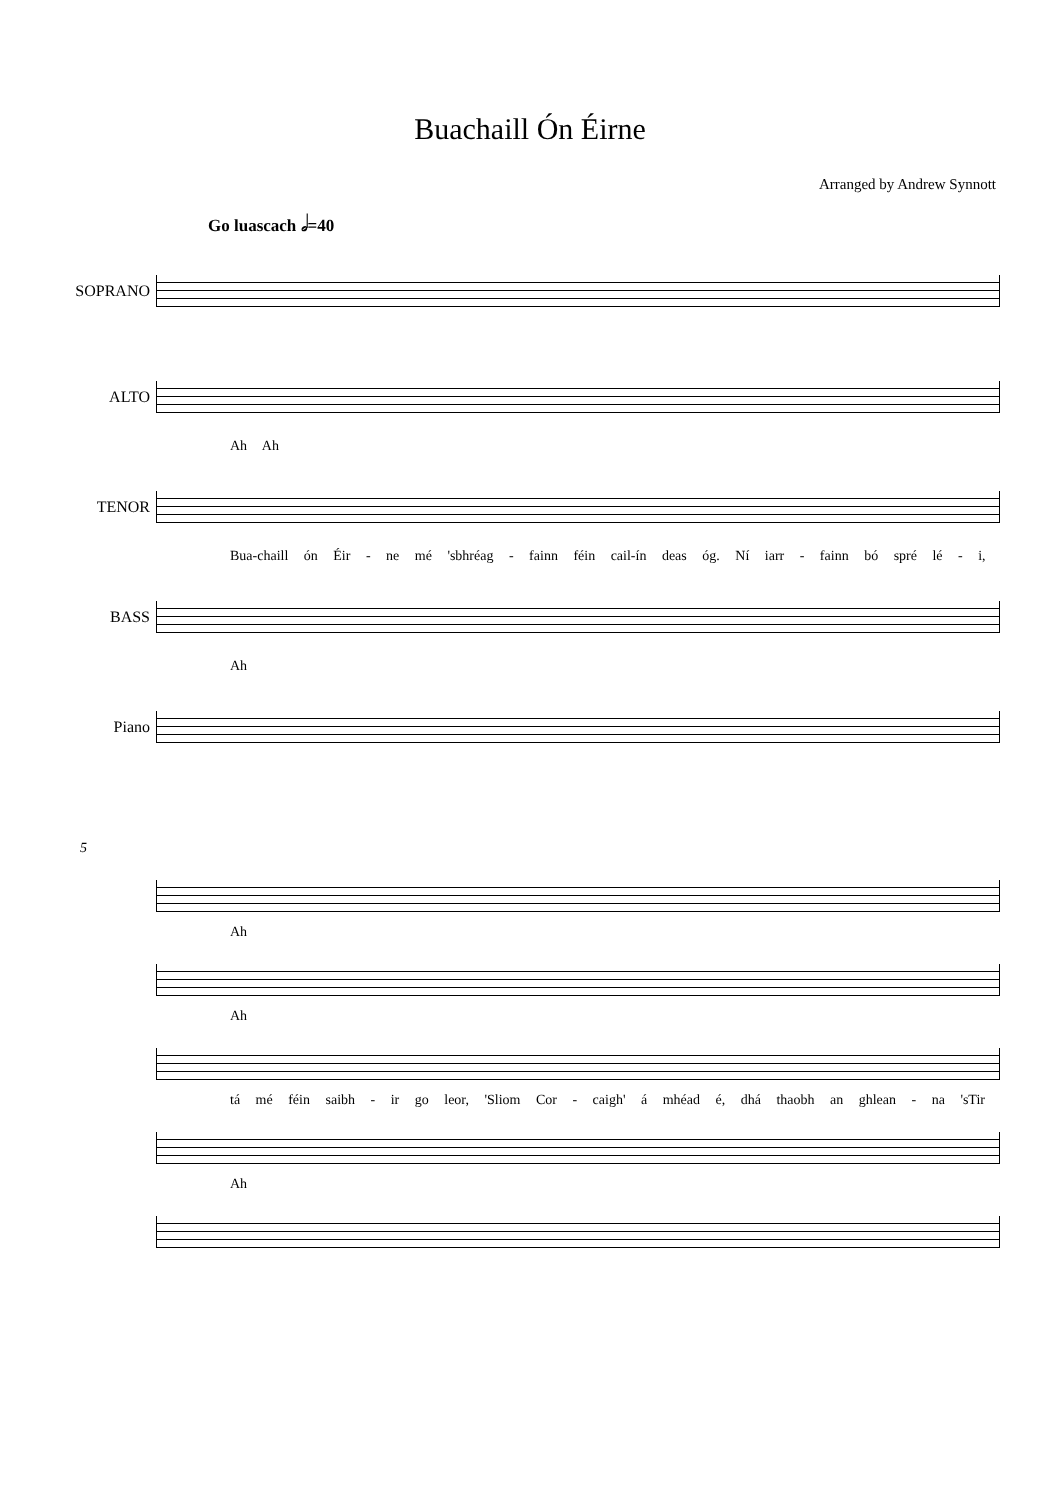Buachaill Ón Éirne
Arranged by Andrew Synnott
Go luascach 𝅗𝅥=40
SOPRANO
ALTO
Ah Ah
TENOR
Bua-chaill ón Éir - ne mé 'sbhréag - fainn féin cail-ín deas óg. Ní iarr - fainn bó spré lé - i,
BASS
Ah
Piano
5
Ah
Ah
tá mé féin saibh - ir go leor, 'Sliom Cor - caigh' á mhéad é, dhá thaobh an ghlean - na 'sTir
Ah